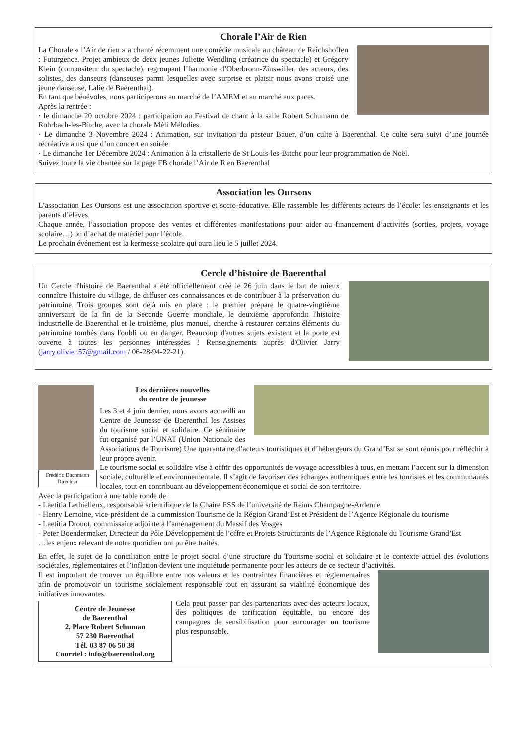Chorale l’Air de Rien
La Chorale « l’Air de rien » a chanté récemment une comédie musicale au château de Reichshoffen : Futurgence. Projet ambieux de deux jeunes Juliette Wendling (créatrice du spectacle) et Grégory Klein (compositeur du spectacle), regroupant l’harmonie d’Oberbronn-Zinswiller, des acteurs, des solistes, des danseurs (danseuses parmi lesquelles avec surprise et plaisir nous avons croisé une jeune danseuse, Lalie de Baerenthal).
En tant que bénévoles, nous participerons au marché de l’AMEM et au marché aux puces.
Après la rentrée :
· le dimanche 20 octobre 2024 : participation au Festival de chant à la salle Robert Schumann de Rohrbach-les-Bitche, avec la chorale Méli Mélodies.
· Le dimanche 3 Novembre 2024 : Animation, sur invitation du pasteur Bauer, d’un culte à Baerenthal. Ce culte sera suivi d’une journée récréative ainsi que d’un concert en soirée.
· Le dimanche 1er Décembre 2024 : Animation à la cristallerie de St Louis-les-Bitche pour leur programmation de Noël.
Suivez toute la vie chantée sur la page FB chorale l’Air de Rien Baerenthal
Association les Oursons
L’association Les Oursons est une association sportive et socio-éducative. Elle rassemble les différents acteurs de l’école: les enseignants et les parents d’élèves.
Chaque année, l’association propose des ventes et différentes manifestations pour aider au financement d’activités (sorties, projets, voyage scolaire…) ou d’achat de matériel pour l’école.
Le prochain événement est la kermesse scolaire qui aura lieu le 5 juillet 2024.
Cercle d’histoire de Baerenthal
Un Cercle d'histoire de Baerenthal a été officiellement créé le 26 juin dans le but de mieux connaître l'histoire du village, de diffuser ces connaissances et de contribuer à la préservation du patrimoine. Trois groupes sont déjà mis en place : le premier prépare le quatre-vingtième anniversaire de la fin de la Seconde Guerre mondiale, le deuxième approfondit l'histoire industrielle de Baerenthal et le troisième, plus manuel, cherche à restaurer certains éléments du patrimoine tombés dans l'oubli ou en danger. Beaucoup d'autres sujets existent et la porte est ouverte à toutes les personnes intéressées ! Renseignements auprès d'Olivier Jarry (jarry.olivier.57@gmail.com / 06-28-94-22-21).
Frédéric Duchmann
Directeur
Les dernières nouvelles
du centre de jeunesse
Les 3 et 4 juin dernier, nous avons accueilli au Centre de Jeunesse de Baerenthal les Assises du tourisme social et solidaire. Ce séminaire fut organisé par l’UNAT (Union Nationale des Associations de Tourisme) Une quarantaine d’acteurs touristiques et d’hébergeurs du Grand’Est se sont réunis pour réfléchir à leur propre avenir.
Le tourisme social et solidaire vise à offrir des opportunités de voyage accessibles à tous, en mettant l’accent sur la dimension sociale, culturelle et environnementale. Il s’agit de favoriser des échanges authentiques entre les touristes et les communautés locales, tout en contribuant au développement économique et social de son territoire.
Avec la participation à une table ronde de :
- Laetitia Lethielleux, responsable scientifique de la Chaire ESS de l’université de Reims Champagne-Ardenne
- Henry Lemoine, vice-président de la commission Tourisme de la Région Grand’Est et Président de l’Agence Régionale du tourisme
- Laetitia Drouot, commissaire adjointe à l’aménagement du Massif des Vosges
- Peter Boendermaker, Directeur du Pôle Développement de l’offre et Projets Structurants de l’Agence Régionale du Tourisme Grand’Est
…les enjeux relevant de notre quotidien ont pu être traités.
En effet, le sujet de la conciliation entre le projet social d’une structure du Tourisme social et solidaire et le contexte actuel des évolutions sociétales, réglementaires et l’inflation devient une inquiétude permanente pour les acteurs de ce secteur d’activités.
Il est important de trouver un équilibre entre nos valeurs et les contraintes financières et réglementaires afin de promouvoir un tourisme socialement responsable tout en assurant sa viabilité économique des initiatives innovantes.
Centre de Jeunesse
de Baerenthal
2, Place Robert Schuman
57 230 Baerenthal
Tél. 03 87 06 50 38
Courriel : info@baerenthal.org
Cela peut passer par des partenariats avec des acteurs locaux, des politiques de tarification équitable, ou encore des campagnes de sensibilisation pour encourager un tourisme plus responsable.